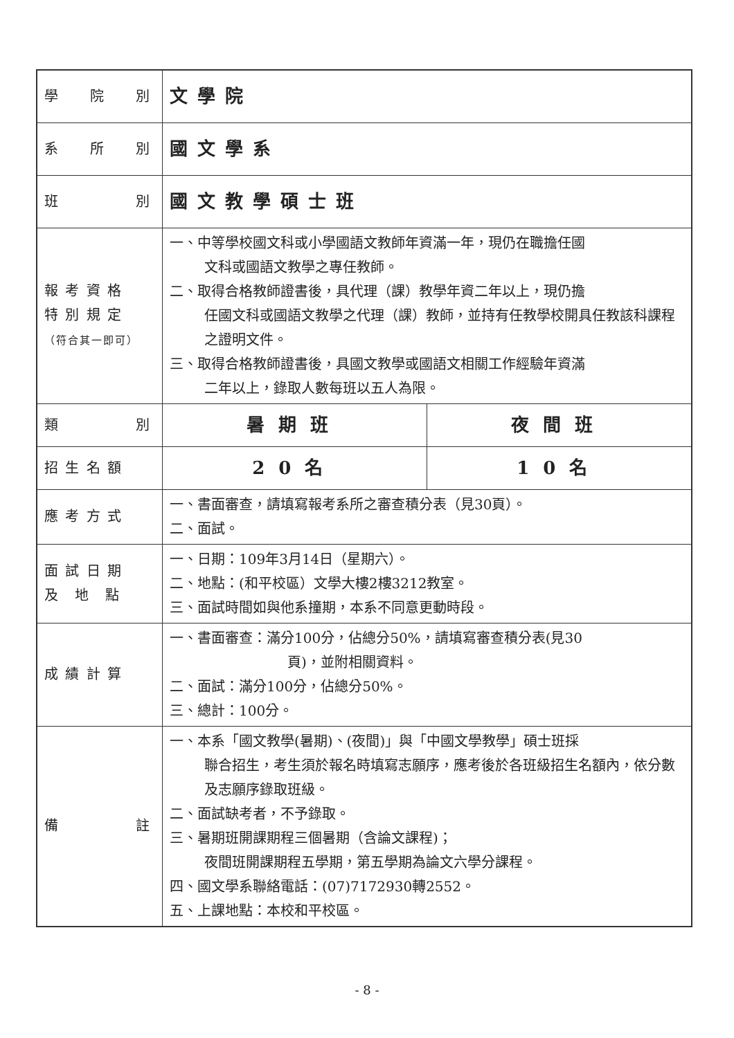| 學 院 別 | 文學院 | |
| 系 所 別 | 國文學系 | |
| 班 別 | 國文教學碩士班 | |
| 報 考 資 格 特 別 規 定 （符合其一即可） | 一、中等學校國文科或小學國語文教師年資滿一年，現仍在職擔任國 文科或國語文教學之專任教師。 二、取得合格教師證書後，具代理（課）教學年資二年以上，現仍擔 任國文科或國語文教學之代理（課）教師，並持有任教學校開具任教該科課程之證明文件。 三、取得合格教師證書後，具國文教學或國語文相關工作經驗年資滿 二年以上，錄取人數每班以五人為限。 | |
| 類 別 | 暑期班 | 夜間班 |
| 招 生 名 額 | 20名 | 10名 |
| 應 考 方 式 | 一、書面審查，請填寫報考系所之審查積分表（見30頁）。 二、面試。 | |
| 面 試 日 期 及 地 點 | 一、日期：109年3月14日（星期六）。 二、地點：(和平校區）文學大樓2樓3212教室。 三、面試時間如與他系撞期，本系不同意更動時段。 | |
| 成 績 計 算 | 一、書面審查：滿分100分，佔總分50%，請填寫審查積分表(見30 頁)，並附相關資料。 二、面試：滿分100分，佔總分50%。 三、總計：100分。 | |
| 備 註 | 一、本系「國文教學(暑期)、(夜間)」與「中國文學教學」碩士班採 聯合招生，考生須於報名時填寫志願序，應考後於各班級招生名額內，依分數及志願序錄取班級。 二、面試缺考者，不予錄取。 三、暑期班開課期程三個暑期（含論文課程)； 夜間班開課期程五學期，第五學期為論文六學分課程。 四、國文學系聯絡電話：(07)7172930轉2552。 五、上課地點：本校和平校區。 | |
- 8 -